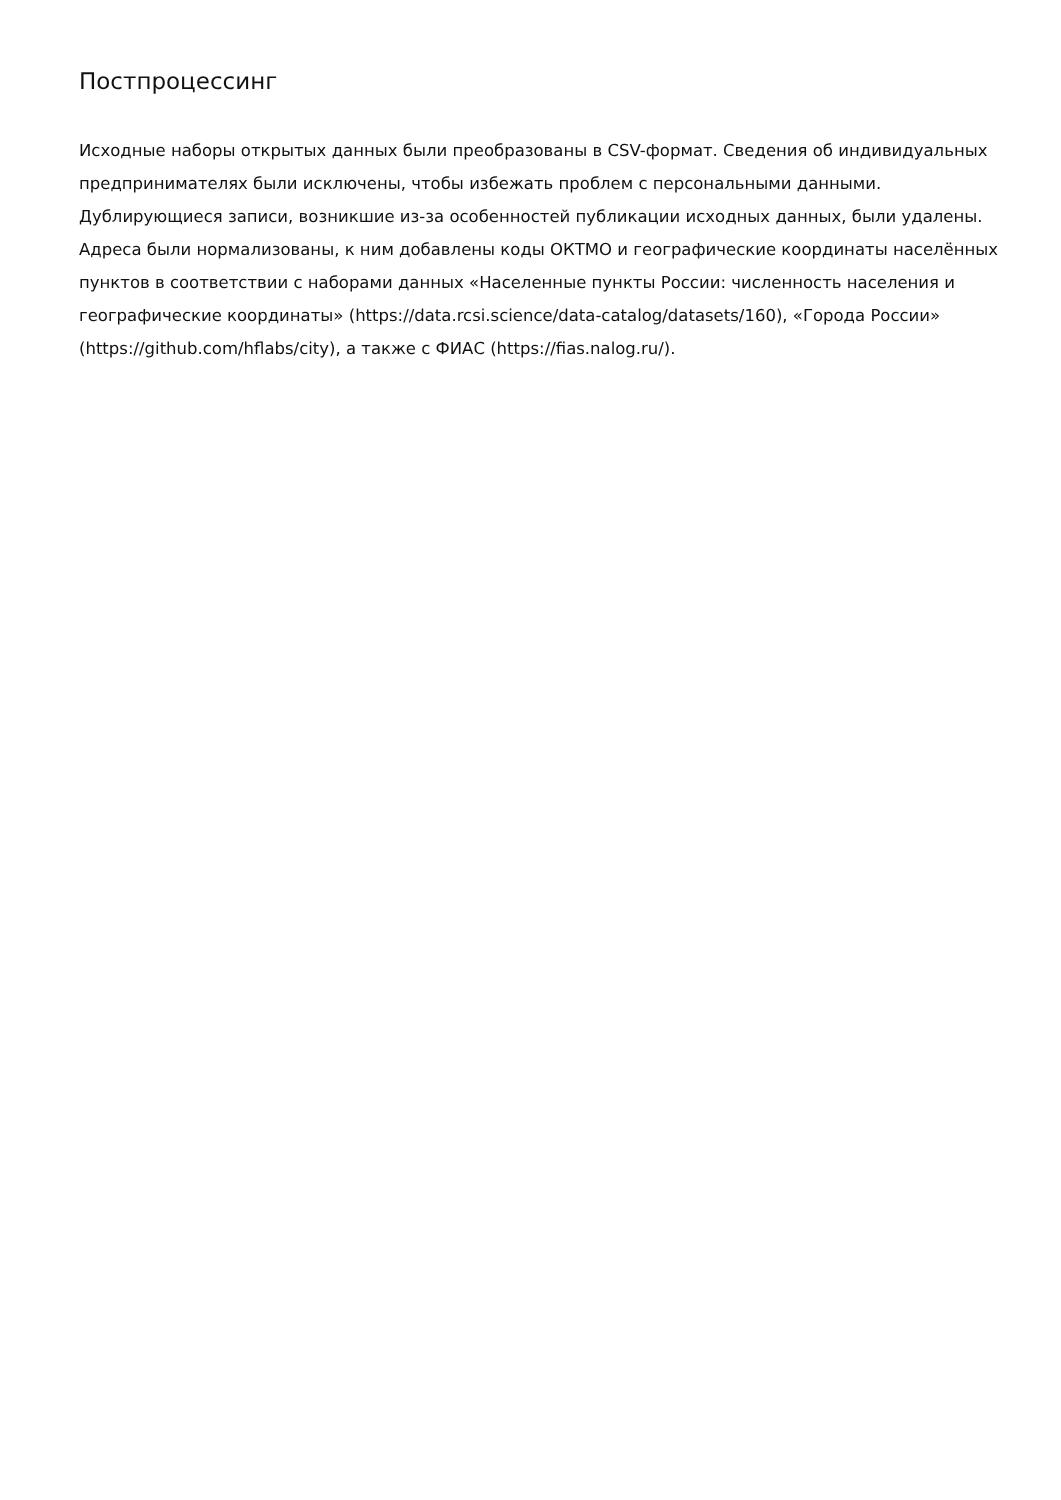Постпроцессинг
Исходные наборы открытых данных были преобразованы в CSV-формат. Сведения об индивидуальных предпринимателях были исключены, чтобы избежать проблем с персональными данными. Дублирующиеся записи, возникшие из-за особенностей публикации исходных данных, были удалены. Адреса были нормализованы, к ним добавлены коды ОКТМО и географические координаты населённых пунктов в соответствии с наборами данных «Населенные пункты России: численность населения и географические координаты» (https://data.rcsi.science/data-catalog/datasets/160), «Города России» (https://github.com/hflabs/city), а также с ФИАС (https://fias.nalog.ru/).